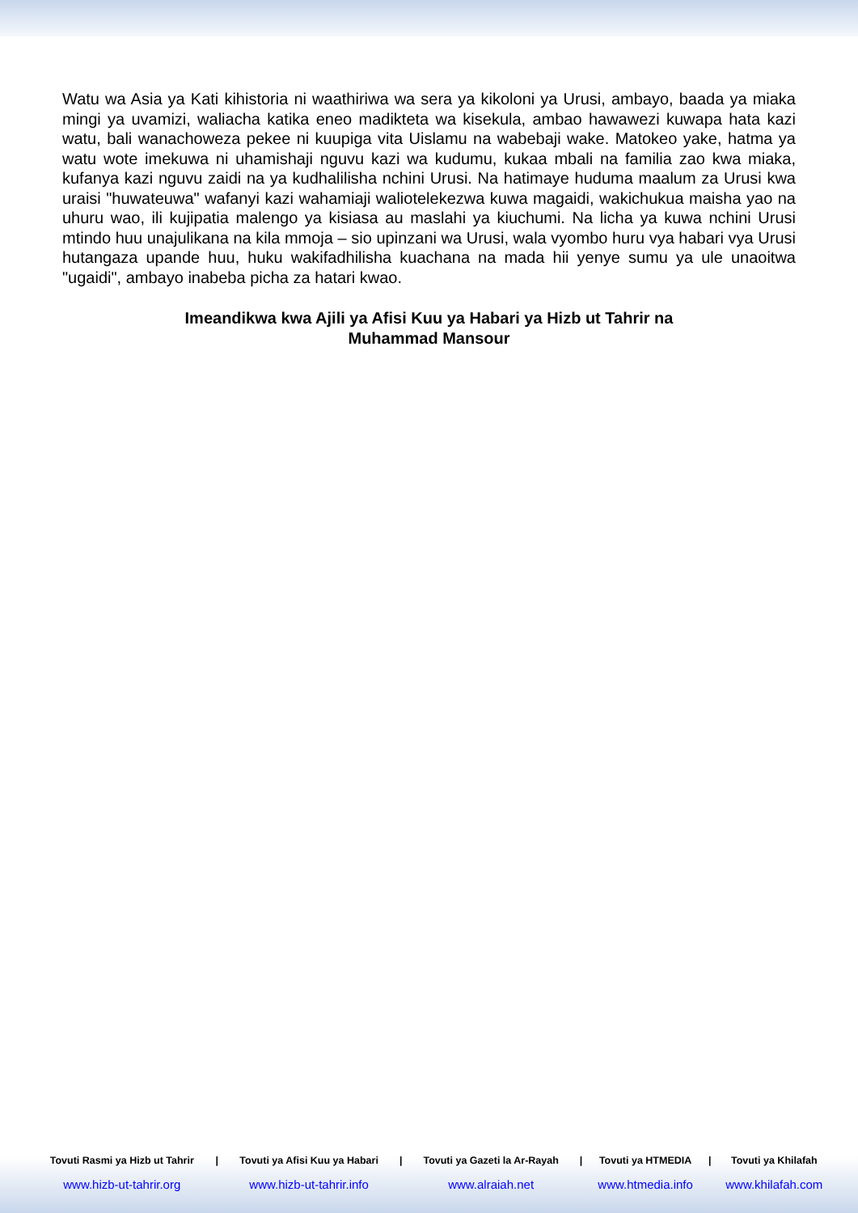Watu wa Asia ya Kati kihistoria ni waathiriwa wa sera ya kikoloni ya Urusi, ambayo, baada ya miaka mingi ya uvamizi, waliacha katika eneo madikteta wa kisekula, ambao hawawezi kuwapa hata kazi watu, bali wanachoweza pekee ni kuupiga vita Uislamu na wabebaji wake. Matokeo yake, hatma ya watu wote imekuwa ni uhamishaji nguvu kazi wa kudumu, kukaa mbali na familia zao kwa miaka, kufanya kazi nguvu zaidi na ya kudhalilisha nchini Urusi. Na hatimaye huduma maalum za Urusi kwa uraisi "huwateuwa" wafanyi kazi wahamiaji waliotelekezwa kuwa magaidi, wakichukua maisha yao na uhuru wao, ili kujipatia malengo ya kisiasa au maslahi ya kiuchumi. Na licha ya kuwa nchini Urusi mtindo huu unajulikana na kila mmoja – sio upinzani wa Urusi, wala vyombo huru vya habari vya Urusi hutangaza upande huu, huku wakifadhilisha kuachana na mada hii yenye sumu ya ule unaoitwa "ugaidi", ambayo inabeba picha za hatari kwao.
Imeandikwa kwa Ajili ya Afisi Kuu ya Habari ya Hizb ut Tahrir na
Muhammad Mansour
| Tovuti Rasmi ya Hizb ut Tahrir | / | Tovuti ya Afisi Kuu ya Habari | / | Tovuti ya Gazeti la Ar-Rayah | / | Tovuti ya HTMEDIA | / | Tovuti ya Khilafah |
| --- | --- | --- | --- | --- | --- | --- | --- | --- |
| www.hizb-ut-tahrir.org | | www.hizb-ut-tahrir.info | | www.alraiah.net | | www.htmedia.info | | www.khilafah.com |